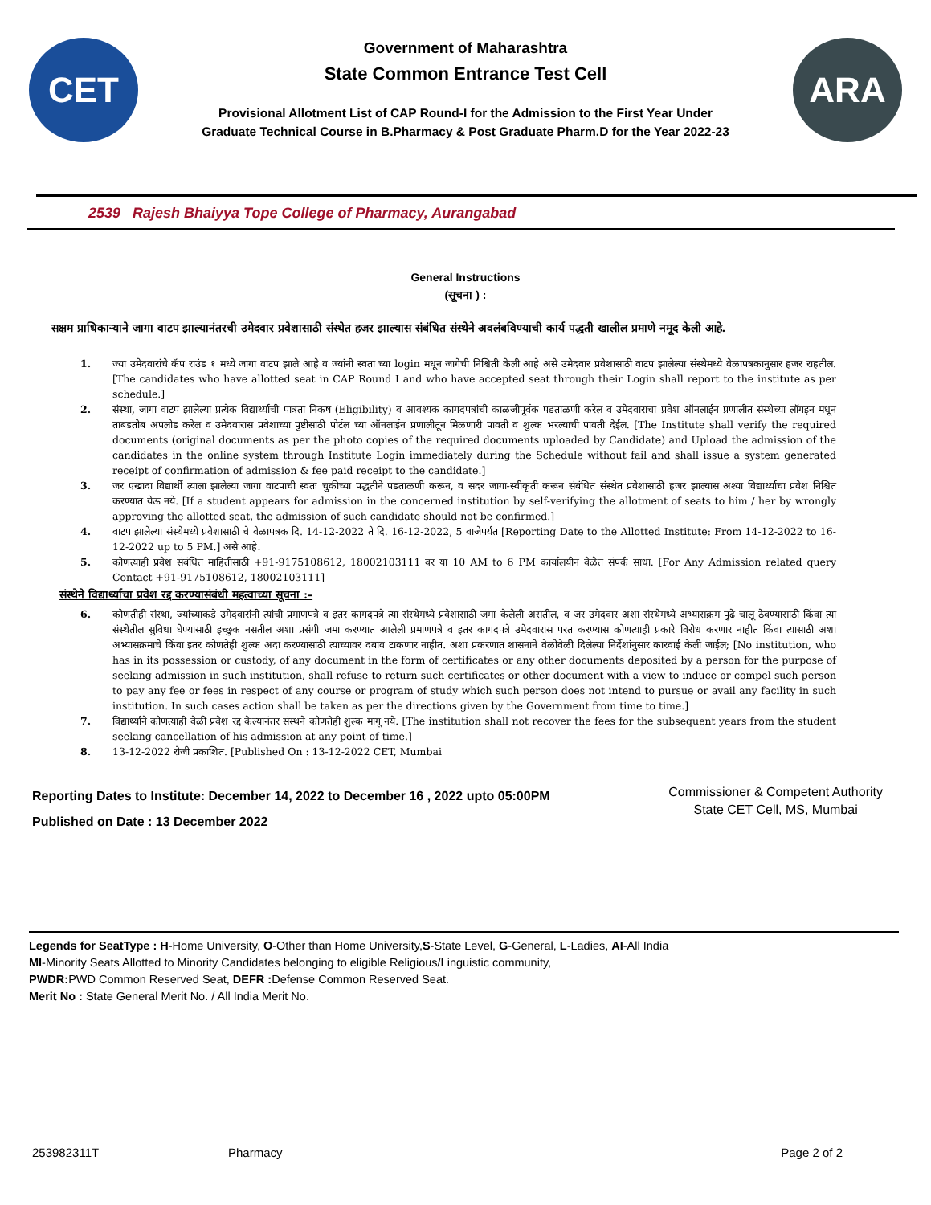CET
Government of Maharashtra
State Common Entrance Test Cell
Provisional Allotment List of CAP Round-I for the Admission to the First Year Under
Graduate Technical Course in B.Pharmacy & Post Graduate Pharm.D for the Year 2022-23
ARA
2539 Rajesh Bhaiyya Tope College of Pharmacy, Aurangabad
General Instructions
(सूचना ) :
सक्षम प्राधिकाऱ्याने जागा वाटप झाल्यानंतरची उमेदवार प्रवेशासाठी संस्थेत हजर झाल्यास संबंधित संस्थेने अवलंबविण्याची कार्य पद्धती खालील प्रमाणे नमूद केली आहे.
1. ज्या उमेदवारांचे कॅप राउंड १ मध्ये जागा वाटप झाले आहे व ज्यांनी स्वता च्या login मधून जागेची निश्चिती केली आहे असे उमेदवार प्रवेशासाठी वाटप झालेल्या संस्थेमध्ये वेळापत्रकानुसार हजर राहतील.[The candidates who have allotted seat in CAP Round I and who have accepted seat through their Login shall report to the institute as per schedule.]
2. संस्था, जागा वाटप झालेल्या प्रत्येक विद्यार्थ्याची पात्रता निकष (Eligibility) व आवश्यक कागदपत्रांची काळजीपूर्वक पडताळणी करेल व उमेदवाराचा प्रवेश ऑनलाईन प्रणालीत संस्थेच्या लॉगइन मधून ताबडतोब अपलोड करेल व उमेदवारास प्रवेशाच्या पुष्टीसाठी पोर्टल च्या ऑनलाईन प्रणालीतून मिळणारी पावती व शुल्क भरल्याची पावती देईल. [The Institute shall verify the required documents (original documents as per the photo copies of the required documents uploaded by Candidate) and Upload the admission of the candidates in the online system through Institute Login immediately during the Schedule without fail and shall issue a system generated receipt of confirmation of admission & fee paid receipt to the candidate.]
3. जर एखादा विद्यार्थी त्याला झालेल्या जागा वाटपाची स्वतः चुकीच्या पद्धतीने पडताळणी करून, व सदर जागा-स्वीकृती करून संबंधित संस्थेत प्रवेशासाठी हजर झाल्यास अश्या विद्यार्थ्याचा प्रवेश निश्चित करण्यात येऊ नये. [If a student appears for admission in the concerned institution by self-verifying the allotment of seats to him / her by wrongly approving the allotted seat, the admission of such candidate should not be confirmed.]
4. वाटप झालेल्या संस्थेमध्ये प्रवेशासाठी चे वेळापत्रक दि. 14-12-2022 ते दि. 16-12-2022, 5 वाजेपर्यंत [Reporting Date to the Allotted Institute: From 14-12-2022 to 16-12-2022 up to 5 PM.] असे आहे.
5. कोणत्याही प्रवेश संबंधित माहितीसाठी +91-9175108612, 18002103111 वर या 10 AM to 6 PM कार्यालयीन वेळेत संपर्क साधा. [For Any Admission related query Contact +91-9175108612, 18002103111]
संस्थेने विद्यार्थ्याचा प्रवेश रद्द करण्यासंबंधी महत्वाच्या सूचना :-
6. कोणतीही संस्था, ज्यांच्याकडे उमेदवारांनी त्यांची प्रमाणपत्रे व इतर कागदपत्रे त्या संस्थेमध्ये प्रवेशासाठी जमा केलेली असतील, व जर उमेदवार अशा संस्थेमध्ये अभ्यासक्रम पुढे चालू ठेवण्यासाठी किंवा त्या संस्थेतील सुविधा घेण्यासाठी इच्छुक नसतील अशा प्रसंगी जमा करण्यात आलेली प्रमाणपत्रे व इतर कागदपत्रे उमेदवारास परत करण्यास कोणत्याही प्रकारे विरोध करणार नाहीत किंवा त्यासाठी अशा अभ्यासक्रमाचे किंवा इतर कोणतेही शुल्क अदा करण्यासाठी त्याच्यावर दबाव टाकणार नाहीत. अशा प्रकरणात शासनाने वेळोवेळी दिलेल्या निर्देशांनुसार कारवाई केली जाईल; [No institution, who has in its possession or custody, of any document in the form of certificates or any other documents deposited by a person for the purpose of seeking admission in such institution, shall refuse to return such certificates or other document with a view to induce or compel such person to pay any fee or fees in respect of any course or program of study which such person does not intend to pursue or avail any facility in such institution. In such cases action shall be taken as per the directions given by the Government from time to time.]
7. विद्यार्थ्यांने कोणत्याही वेळी प्रवेश रद्द केल्यानंतर संस्थने कोणतेही शुल्क मागू नये. [The institution shall not recover the fees for the subsequent years from the student seeking cancellation of his admission at any point of time.]
8. 13-12-2022 रोजी प्रकाशित. [Published On : 13-12-2022 CET, Mumbai
Reporting Dates to Institute: December 14, 2022 to December 16 , 2022 upto 05:00PM
Published on Date : 13 December 2022
Commissioner & Competent Authority
State CET Cell, MS, Mumbai
Legends for SeatType : H-Home University, O-Other than Home University,S-State Level, G-General, L-Ladies, AI-All India
MI-Minority Seats Allotted to Minority Candidates belonging to eligible Religious/Linguistic community,
PWDR: PWD Common Reserved Seat, DEFR : Defense Common Reserved Seat.
Merit No : State General Merit No. / All India Merit No.
253982311T Pharmacy Page 2 of 2